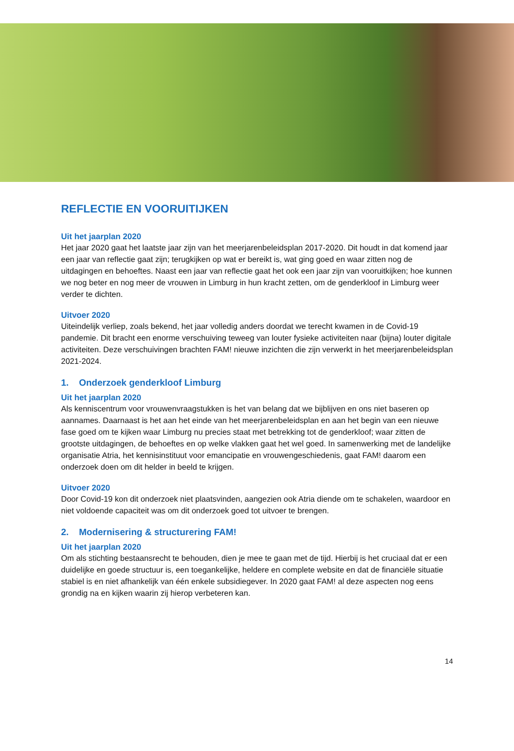REFLECTIE EN VOORUITIJKEN
Uit het jaarplan 2020
Het jaar 2020 gaat het laatste jaar zijn van het meerjarenbeleidsplan 2017-2020. Dit houdt in dat komend jaar een jaar van reflectie gaat zijn; terugkijken op wat er bereikt is, wat ging goed en waar zitten nog de uitdagingen en behoeftes. Naast een jaar van reflectie gaat het ook een jaar zijn van vooruitkijken; hoe kunnen we nog beter en nog meer de vrouwen in Limburg in hun kracht zetten, om de genderkloof in Limburg weer verder te dichten.
Uitvoer 2020
Uiteindelijk verliep, zoals bekend, het jaar volledig anders doordat we terecht kwamen in de Covid-19 pandemie. Dit bracht een enorme verschuiving teweeg van louter fysieke activiteiten naar (bijna) louter digitale activiteiten. Deze verschuivingen brachten FAM! nieuwe inzichten die zijn verwerkt in het meerjarenbeleidsplan 2021-2024.
1. Onderzoek genderkloof Limburg
Uit het jaarplan 2020
Als kenniscentrum voor vrouwenvraagstukken is het van belang dat we bijblijven en ons niet baseren op aannames. Daarnaast is het aan het einde van het meerjarenbeleidsplan en aan het begin van een nieuwe fase goed om te kijken waar Limburg nu precies staat met betrekking tot de genderkloof; waar zitten de grootste uitdagingen, de behoeftes en op welke vlakken gaat het wel goed. In samenwerking met de landelijke organisatie Atria, het kennisinstituut voor emancipatie en vrouwengeschiedenis, gaat FAM! daarom een onderzoek doen om dit helder in beeld te krijgen.
Uitvoer 2020
Door Covid-19 kon dit onderzoek niet plaatsvinden, aangezien ook Atria diende om te schakelen, waardoor en niet voldoende capaciteit was om dit onderzoek goed tot uitvoer te brengen.
2. Modernisering & structurering FAM!
Uit het jaarplan 2020
Om als stichting bestaansrecht te behouden, dien je mee te gaan met de tijd. Hierbij is het cruciaal dat er een duidelijke en goede structuur is, een toegankelijke, heldere en complete website en dat de financiële situatie stabiel is en niet afhankelijk van één enkele subsidiegever. In 2020 gaat FAM! al deze aspecten nog eens grondig na en kijken waarin zij hierop verbeteren kan.
14